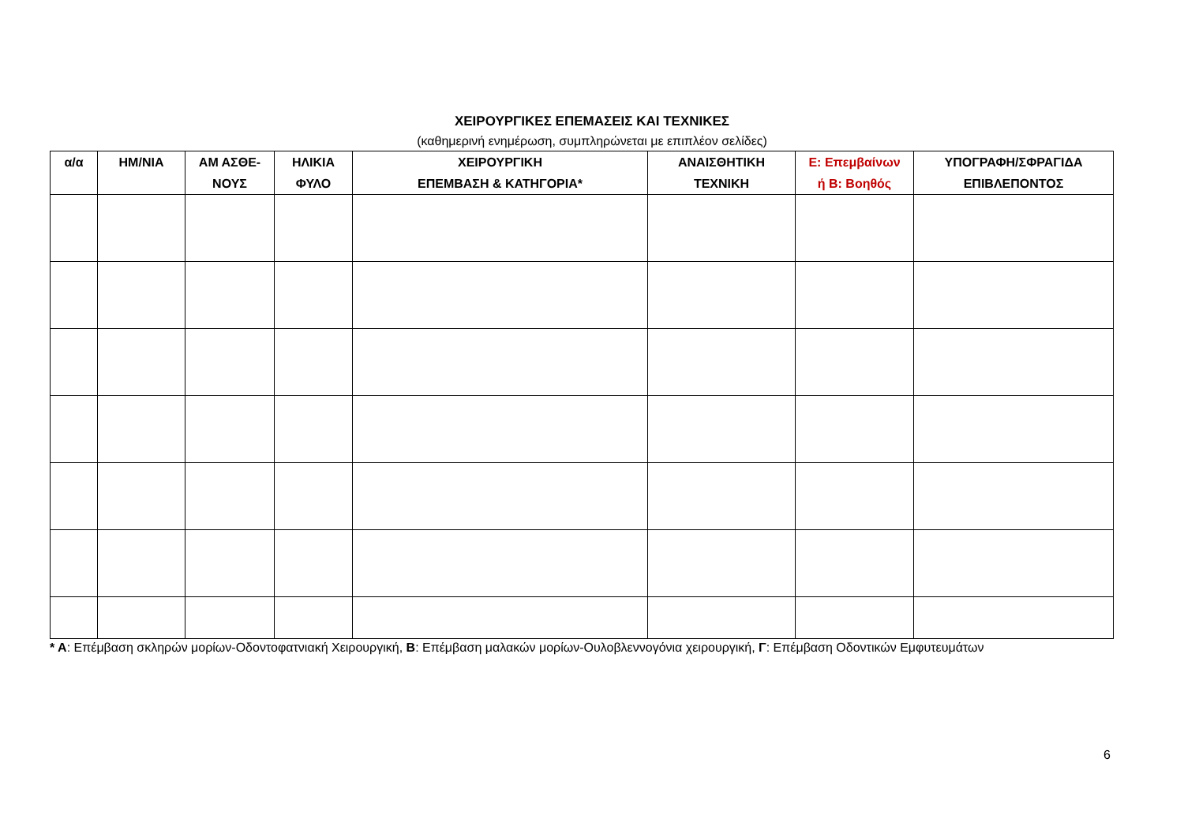ΧΕΙΡΟΥΡΓΙΚΕΣ ΕΠΕΜΑΣΕΙΣ ΚΑΙ ΤΕΧΝΙΚΕΣ
(καθημερινή ενημέρωση, συμπληρώνεται με επιπλέον σελίδες)
| α/α | ΗΜ/ΝΙΑ | ΑΜ ΑΣΘΕ- ΝΟΥΣ | ΗΛΙΚΙΑ ΦΥΛΟ | ΧΕΙΡΟΥΡΓΙΚΗ ΕΠΕΜΒΑΣΗ & ΚΑΤΗΓΟΡΙΑ* | ΑΝΑΙΣΘΗΤΙΚΗ ΤΕΧΝΙΚΗ | Ε: Επεμβαίνων ή Β: Βοηθός | ΥΠΟΓΡΑΦΗ/ΣΦΡΑΓΙΔΑ ΕΠΙΒΛΕΠΟΝΤΟΣ |
| --- | --- | --- | --- | --- | --- | --- | --- |
* Α: Επέμβαση σκληρών μορίων-Οδοντοφατνιακή Χειρουργική, Β: Επέμβαση μαλακών μορίων-Ουλοβλεννογόνια χειρουργική, Γ: Επέμβαση Οδοντικών Εμφυτευμάτων
6